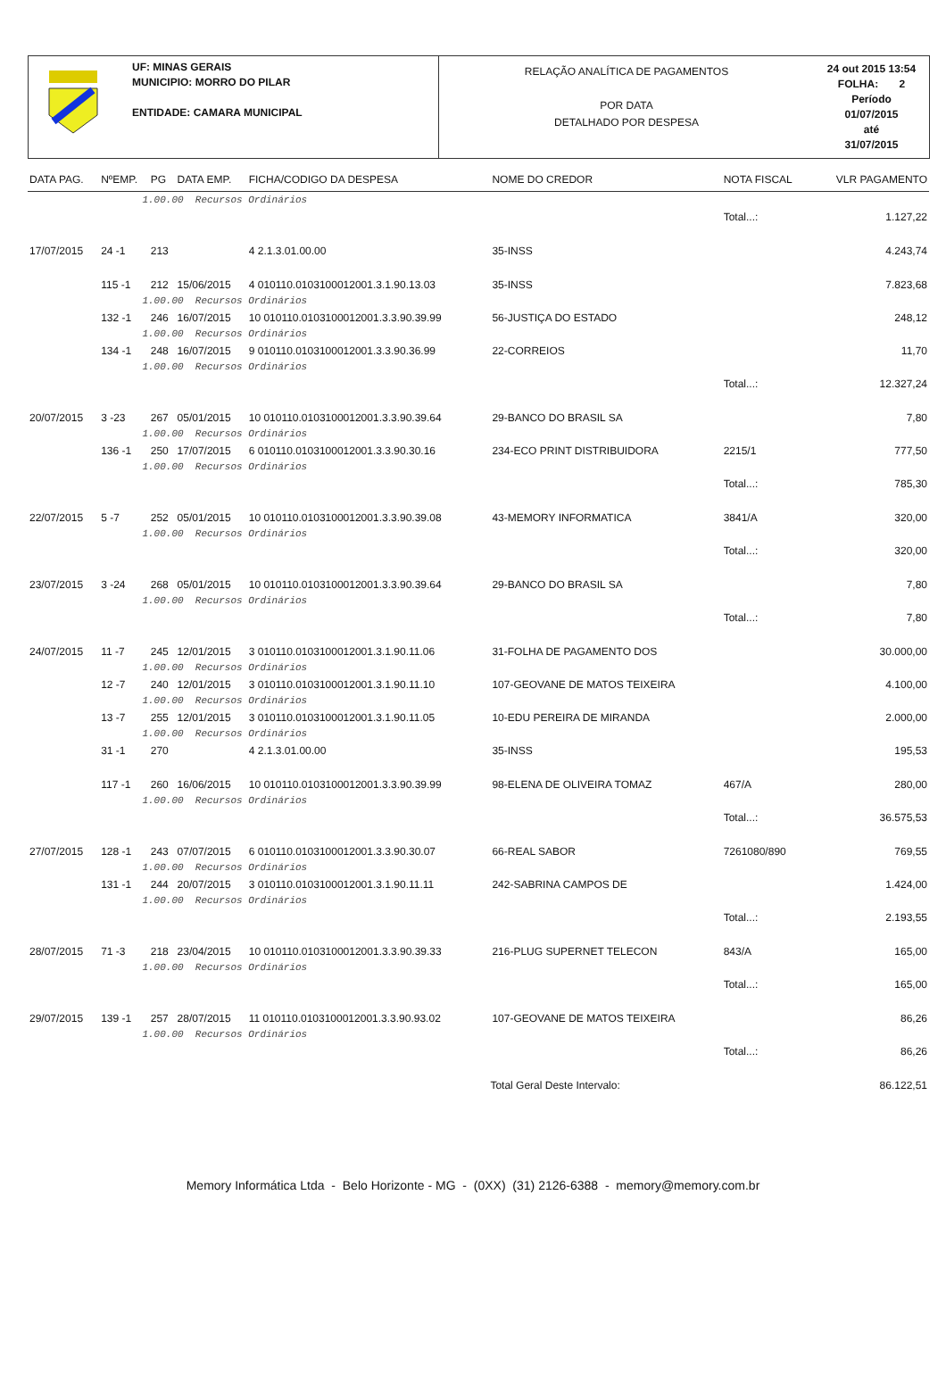UF: MINAS GERAIS
MUNICIPIO: MORRO DO PILAR
ENTIDADE: CAMARA MUNICIPAL
RELAÇÃO ANALÍTICA DE PAGAMENTOS
POR DATA
DETALHADO POR DESPESA
24 out 2015 13:54
FOLHA: 2
Período
01/07/2015
até
31/07/2015
| DATA PAG. | NºEMP. | PG | DATA EMP. | FICHA/CODIGO DA DESPESA | NOME DO CREDOR | NOTA FISCAL | VLR PAGAMENTO |
| --- | --- | --- | --- | --- | --- | --- | --- |
| | 1.00.00 Recursos Ordinários | | | | | | |
| | | | | | | Total...: | 1.127,22 |
| 17/07/2015 | 24 -1 | 213 | | 4 2.1.3.01.00.00 | 35-INSS | | 4.243,74 |
| | 115 -1 | 212 | 15/06/2015 | 4 010110.0103100012001.3.1.90.13.03 | 35-INSS | | 7.823,68 |
| | 1.00.00 Recursos Ordinários | | | | | | |
| | 132 -1 | 246 | 16/07/2015 | 10 010110.0103100012001.3.3.90.39.99 | 56-JUSTIÇA DO ESTADO | | 248,12 |
| | 1.00.00 Recursos Ordinários | | | | | | |
| | 134 -1 | 248 | 16/07/2015 | 9 010110.0103100012001.3.3.90.36.99 | 22-CORREIOS | | 11,70 |
| | 1.00.00 Recursos Ordinários | | | | | | |
| | | | | | | Total...: | 12.327,24 |
| 20/07/2015 | 3 -23 | 267 | 05/01/2015 | 10 010110.0103100012001.3.3.90.39.64 | 29-BANCO DO BRASIL SA | | 7,80 |
| | 1.00.00 Recursos Ordinários | | | | | | |
| | 136 -1 | 250 | 17/07/2015 | 6 010110.0103100012001.3.3.90.30.16 | 234-ECO PRINT DISTRIBUIDORA | 2215/1 | 777,50 |
| | 1.00.00 Recursos Ordinários | | | | | | |
| | | | | | | Total...: | 785,30 |
| 22/07/2015 | 5 -7 | 252 | 05/01/2015 | 10 010110.0103100012001.3.3.90.39.08 | 43-MEMORY INFORMATICA | 3841/A | 320,00 |
| | 1.00.00 Recursos Ordinários | | | | | | |
| | | | | | | Total...: | 320,00 |
| 23/07/2015 | 3 -24 | 268 | 05/01/2015 | 10 010110.0103100012001.3.3.90.39.64 | 29-BANCO DO BRASIL SA | | 7,80 |
| | 1.00.00 Recursos Ordinários | | | | | | |
| | | | | | | Total...: | 7,80 |
| 24/07/2015 | 11 -7 | 245 | 12/01/2015 | 3 010110.0103100012001.3.1.90.11.06 | 31-FOLHA DE PAGAMENTO DOS | | 30.000,00 |
| | 1.00.00 Recursos Ordinários | | | | | | |
| | 12 -7 | 240 | 12/01/2015 | 3 010110.0103100012001.3.1.90.11.10 | 107-GEOVANE DE MATOS TEIXEIRA | | 4.100,00 |
| | 1.00.00 Recursos Ordinários | | | | | | |
| | 13 -7 | 255 | 12/01/2015 | 3 010110.0103100012001.3.1.90.11.05 | 10-EDU PEREIRA DE MIRANDA | | 2.000,00 |
| | 1.00.00 Recursos Ordinários | | | | | | |
| | 31 -1 | 270 | | 4 2.1.3.01.00.00 | 35-INSS | | 195,53 |
| | 117 -1 | 260 | 16/06/2015 | 10 010110.0103100012001.3.3.90.39.99 | 98-ELENA DE OLIVEIRA TOMAZ | 467/A | 280,00 |
| | 1.00.00 Recursos Ordinários | | | | | | |
| | | | | | | Total...: | 36.575,53 |
| 27/07/2015 | 128 -1 | 243 | 07/07/2015 | 6 010110.0103100012001.3.3.90.30.07 | 66-REAL SABOR | 7261080/890 | 769,55 |
| | 1.00.00 Recursos Ordinários | | | | | | |
| | 131 -1 | 244 | 20/07/2015 | 3 010110.0103100012001.3.1.90.11.11 | 242-SABRINA CAMPOS DE | | 1.424,00 |
| | 1.00.00 Recursos Ordinários | | | | | | |
| | | | | | | Total...: | 2.193,55 |
| 28/07/2015 | 71 -3 | 218 | 23/04/2015 | 10 010110.0103100012001.3.3.90.39.33 | 216-PLUG SUPERNET TELECON | 843/A | 165,00 |
| | 1.00.00 Recursos Ordinários | | | | | | |
| | | | | | | Total...: | 165,00 |
| 29/07/2015 | 139 -1 | 257 | 28/07/2015 | 11 010110.0103100012001.3.3.90.93.02 | 107-GEOVANE DE MATOS TEIXEIRA | | 86,26 |
| | 1.00.00 Recursos Ordinários | | | | | | |
| | | | | | | Total...: | 86,26 |
| | | | | | Total Geral Deste Intervalo: | | 86.122,51 |
Memory Informática Ltda - Belo Horizonte - MG - (0XX) (31) 2126-6388 - memory@memory.com.br